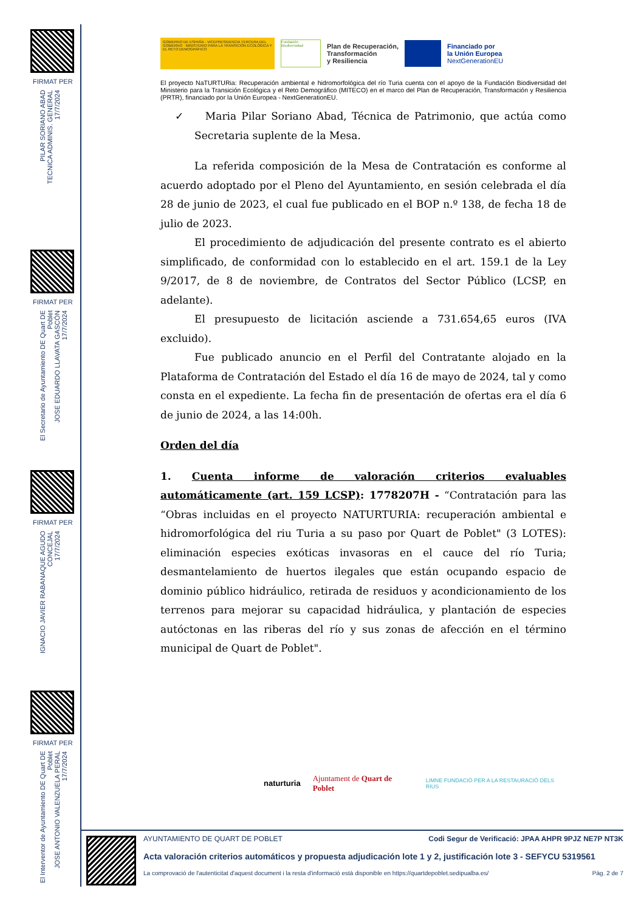FIRMAT PER
PILAR SORIANO ABAD
TECNICA ADMINIS. GENERAL
17/7/2024
FIRMAT PER
El Secretario de Ayuntamiento DE Quart DE Poblet
JOSE EDUARDO LLAVATA GASCÓN
17/7/2024
FIRMAT PER
IGNACIO JAVIER RABANAQUE AGUDO
CONCEJAL
17/7/2024
FIRMAT PER
El Interventor de Ayuntamiento DE Quart DE Poblet
JOSE ANTONIO VALENZUELA PERAL
17/7/2024
GOBIERNO DE ESPAÑA · VICEPRESIDENCIA TERCERA DEL GOBIERNO · MINISTERIO PARA LA TRANSICIÓN ECOLÓGICA Y EL RETO DEMOGRÁFICO
Fundación Biodiversidad
Plan de Recuperación,
Transformación
y Resiliencia
Financiado por
la Unión Europea
NextGenerationEU
El proyecto NaTURTURia: Recuperación ambiental e hidromorfológica del río Turia cuenta con el apoyo de la Fundación Biodiversidad del Ministerio para la Transición Ecológica y el Reto Demográfico (MITECO) en el marco del Plan de Recuperación, Transformación y Resiliencia (PRTR), financiado por la Unión Europea - NextGenerationEU.
✓ Maria Pilar Soriano Abad, Técnica de Patrimonio, que actúa como Secretaria suplente de la Mesa.
La referida composición de la Mesa de Contratación es conforme al acuerdo adoptado por el Pleno del Ayuntamiento, en sesión celebrada el día 28 de junio de 2023, el cual fue publicado en el BOP n.º 138, de fecha 18 de julio de 2023.
El procedimiento de adjudicación del presente contrato es el abierto simplificado, de conformidad con lo establecido en el art. 159.1 de la Ley 9/2017, de 8 de noviembre, de Contratos del Sector Público (LCSP, en adelante).
El presupuesto de licitación asciende a 731.654,65 euros (IVA excluido).
Fue publicado anuncio en el Perfil del Contratante alojado en la Plataforma de Contratación del Estado el día 16 de mayo de 2024, tal y como consta en el expediente. La fecha fin de presentación de ofertas era el día 6 de junio de 2024, a las 14:00h.
Orden del día
1. Cuenta informe de valoración criterios evaluables automáticamente (art. 159 LCSP): 1778207H - “Contratación para las “Obras incluidas en el proyecto NATURTURIA: recuperación ambiental e hidromorfológica del riu Turia a su paso por Quart de Poblet" (3 LOTES): eliminación especies exóticas invasoras en el cauce del río Turia; desmantelamiento de huertos ilegales que están ocupando espacio de dominio público hidráulico, retirada de residuos y acondicionamiento de los terrenos para mejorar su capacidad hidráulica, y plantación de especies autóctonas en las riberas del río y sus zonas de afección en el término municipal de Quart de Poblet".
naturturia Ajuntament de Quart de Poblet LIMNE FUNDACIÓ PER A LA RESTAURACIÓ DELS RIUS
AYUNTAMIENTO DE QUART DE POBLET Codi Segur de Verificació: JPAA AHPR 9PJZ NE7P NT3K
Acta valoración criterios automáticos y propuesta adjudicación lote 1 y 2, justificación lote 3 - SEFYCU 5319561
La comprovació de l'autenticitat d'aquest document i la resta d'informació està disponible en https://quartdepoblet.sedipualba.es/ Pàg. 2 de 7